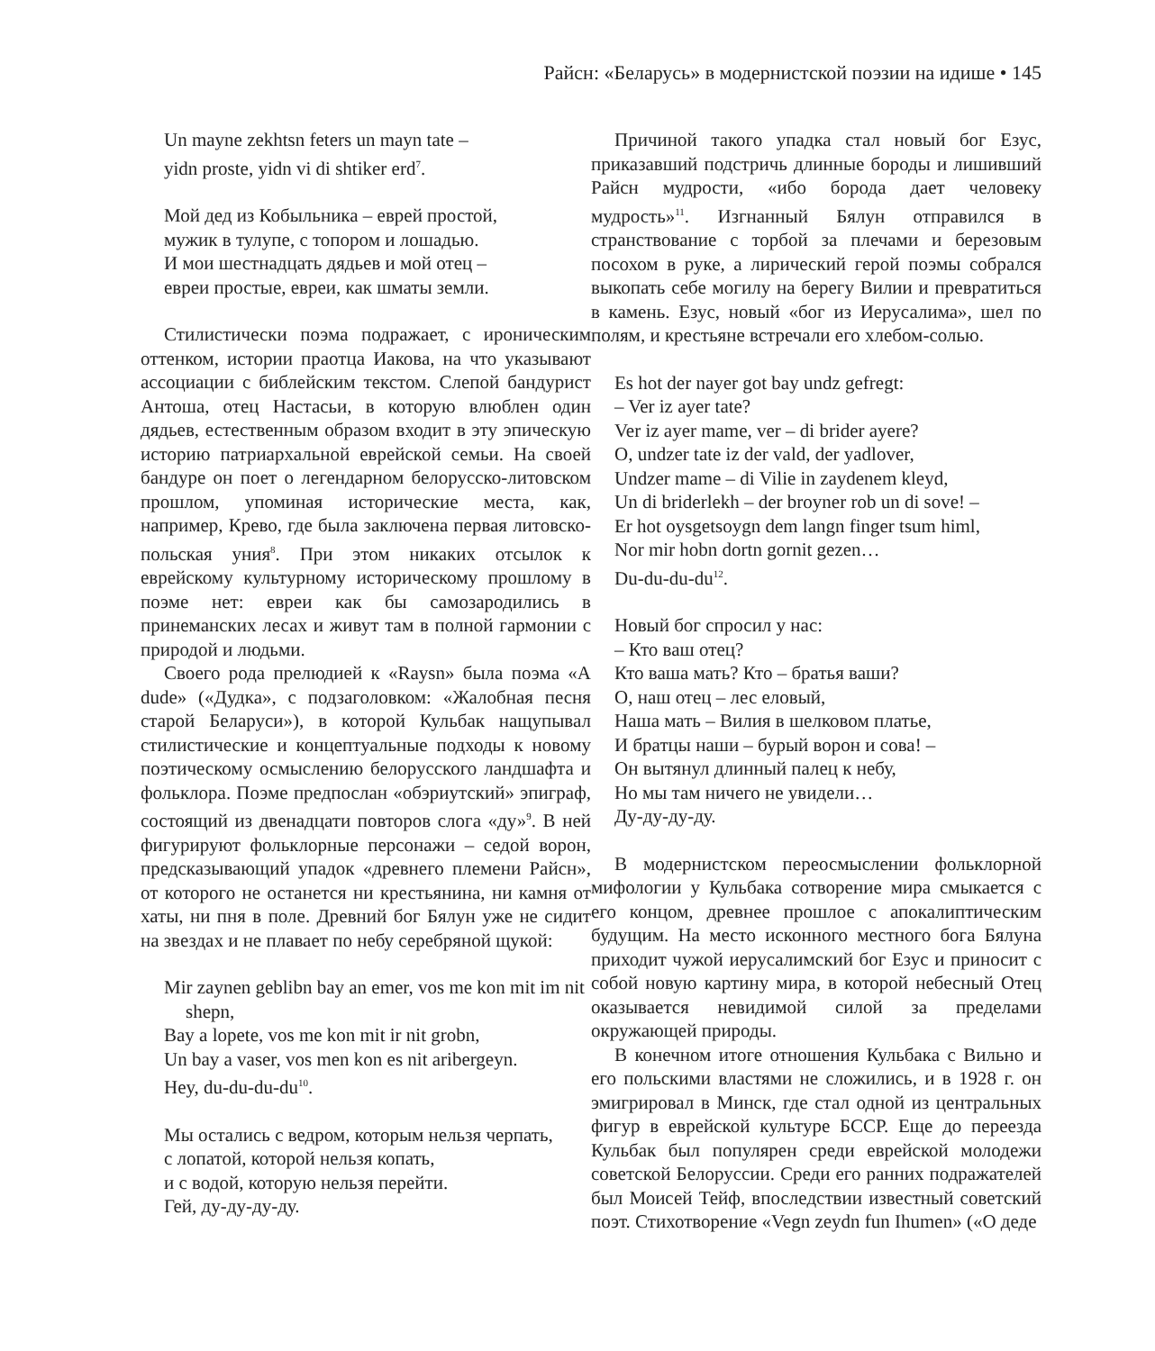Райсн: «Беларусь» в модернистской поэзии на идише • 145
Un mayne zekhtsn feters un mayn tate –
yidn proste, yidn vi di shtiker erd<sup>7</sup>.
Мой дед из Кобыльника – еврей простой,
мужик в тулупе, с топором и лошадью.
И мои шестнадцать дядьев и мой отец –
евреи простые, евреи, как шматы земли.
Стилистически поэма подражает, с ироническим оттенком, истории праотца Иакова, на что указывают ассоциации с библейским текстом. Слепой бандурист Антоша, отец Настасьи, в которую влюблен один дядьев, естественным образом входит в эту эпическую историю патриархальной еврейской семьи. На своей бандуре он поет о легендарном белорусско-литовском прошлом, упоминая исторические места, как, например, Крево, где была заключена первая литовско-польская уния<sup>8</sup>. При этом никаких отсылок к еврейскому культурному историческому прошлому в поэме нет: евреи как бы самозародились в принеманских лесах и живут там в полной гармонии с природой и людьми.
Своего рода прелюдией к «Raysn» была поэма «A dude» («Дудка», с подзаголовком: «Жалобная песня старой Беларуси»), в которой Кульбак нащупывал стилистические и концептуальные подходы к новому поэтическому осмыслению белорусского ландшафта и фольклора. Поэме предпослан «обэриутский» эпиграф, состоящий из двенадцати повторов слога «ду»<sup>9</sup>. В ней фигурируют фольклорные персонажи – седой ворон, предсказывающий упадок «древнего племени Райсн», от которого не останется ни крестьянина, ни камня от хаты, ни пня в поле. Древний бог Бялун уже не сидит на звездах и не плавает по небу серебряной щукой:
Mir zaynen geblibn bay an emer, vos me kon mit im nit shepn,
Bay a lopete, vos me kon mit ir nit grobn,
Un bay a vaser, vos men kon es nit aribergeyn.
Hey, du-du-du-du<sup>10</sup>.
Мы остались с ведром, которым нельзя черпать,
с лопатой, которой нельзя копать,
и с водой, которую нельзя перейти.
Гей, ду-ду-ду-ду.
Причиной такого упадка стал новый бог Езус, приказавший подстричь длинные бороды и лишивший Райсн мудрости, «ибо борода дает человеку мудрость»<sup>11</sup>. Изгнанный Бялун отправился в странствование с торбой за плечами и березовым посохом в руке, а лирический герой поэмы собрался выкопать себе могилу на берегу Вилии и превратиться в камень. Езус, новый «бог из Иерусалима», шел по полям, и крестьяне встречали его хлебом-солью.
Es hot der nayer got bay undz gefregt:
– Ver iz ayer tate?
Ver iz ayer mame, ver – di brider ayere?
O, undzer tate iz der vald, der yadlover,
Undzer mame – di Vilie in zaydenem kleyd,
Un di briderlekh – der broyner rob un di sove! –
Er hot oysgetsoygn dem langn finger tsum himl,
Nor mir hobn dortn gornit gezen…
Du-du-du-du<sup>12</sup>.
Новый бог спросил у нас:
– Кто ваш отец?
Кто ваша мать? Кто – братья ваши?
О, наш отец – лес еловый,
Наша мать – Вилия в шелковом платье,
И братцы наши – бурый ворон и сова! –
Он вытянул длинный палец к небу,
Но мы там ничего не увидели…
Ду-ду-ду-ду.
В модернистском переосмыслении фольклорной мифологии у Кульбака сотворение мира смыкается с его концом, древнее прошлое с апокалиптическим будущим. На место исконного местного бога Бялуна приходит чужой иерусалимский бог Езус и приносит с собой новую картину мира, в которой небесный Отец оказывается невидимой силой за пределами окружающей природы.
В конечном итоге отношения Кульбака с Вильно и его польскими властями не сложились, и в 1928 г. он эмигрировал в Минск, где стал одной из центральных фигур в еврейской культуре БССР. Еще до переезда Кульбак был популярен среди еврейской молодежи советской Белоруссии. Среди его ранних подражателей был Моисей Тейф, впоследствии известный советский поэт. Стихотворение «Vegn zeydn fun Ihumen» («О деде